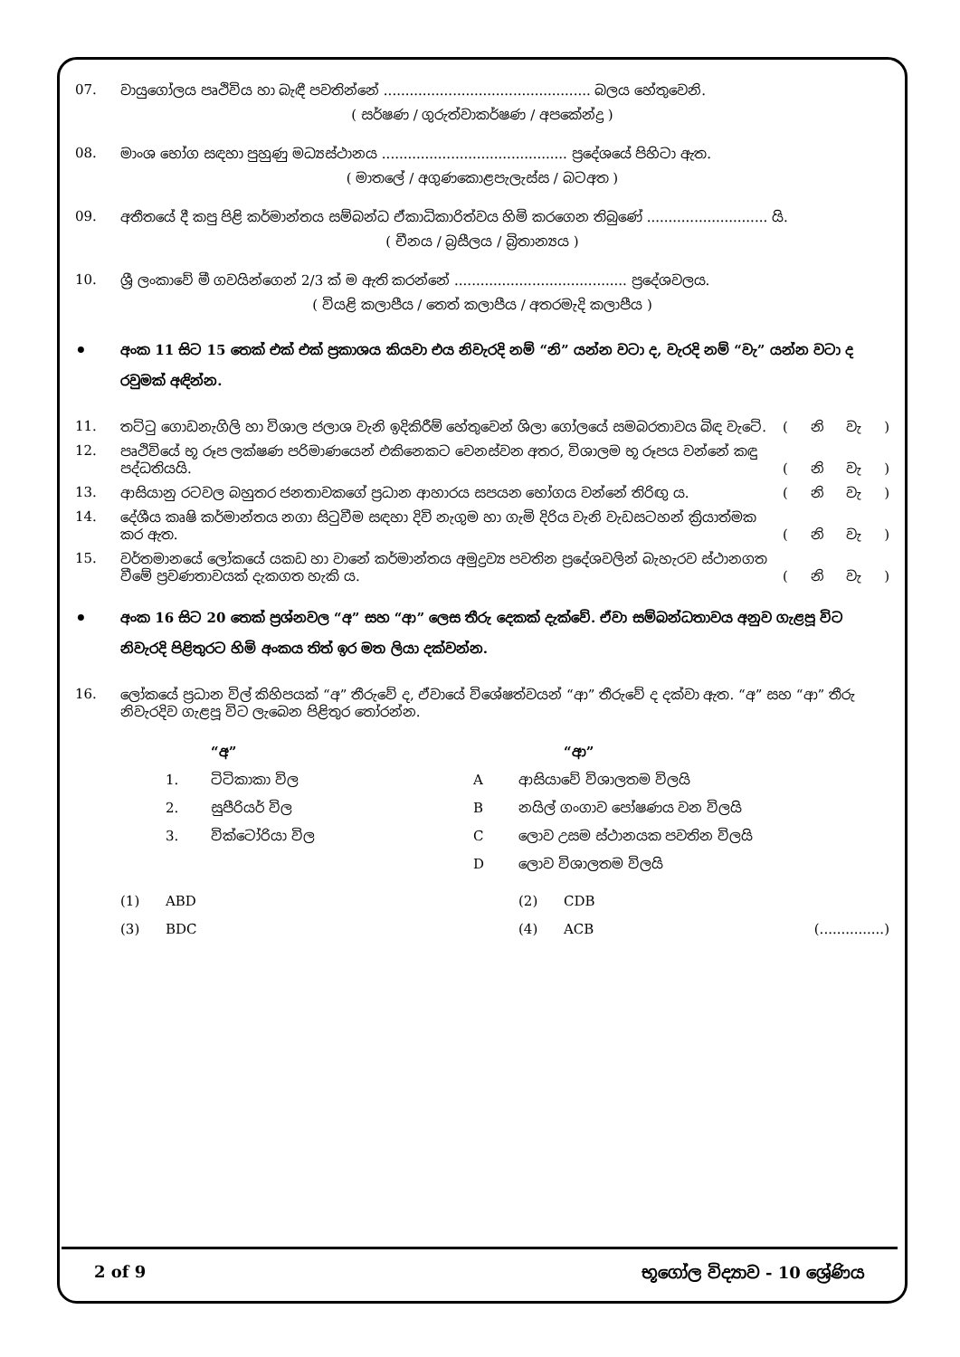07. වායුගෝලය පෘථිවිය හා බැඳී පවතින්නේ ................................................ බලය හේතුවෙනි.
( සර්ෂණ / ගුරුත්වාකර්ෂණ / අපකේන්ද්‍ර )
08. මාංශ භෝග සඳහා පුහුණු මධ්‍යස්ථානය ........................................... ප්‍රදේශයේ පිහිටා ඇත.
( මාතලේ / අගුණකොළපැලැස්ස / බටඅත )
09. අතීතයේ දී කපු පිළි කර්මාන්තය සම්බන්ධ ඒකාධිකාරිත්වය හිමි කරගෙන තිබුණේ ............................ යි.
( චීනය / බ්‍රසීලය / බ්‍රිතාන්‍යය )
10. ශ්‍රී ලංකාවේ මී ගවයින්ගෙන් 2/3 ක් ම ඇති කරන්නේ ........................................ ප්‍රදේශවලය.
( වියළි කලාපීය / තෙත් කලාපීය / අතරමැදි කලාපීය )
•
අංක 11 සිට 15 තෙක් එක් එක් ප්‍රකාශය කියවා එය නිවැරදි නම් “නි” යන්න වටා ද, වැරදි නම් “වැ” යන්න වටා ද රවුමක් අඳින්න.
11. තට්ටු ගොඩනැගිලි හා විශාල ජලාශ වැනි ඉදිකිරීම් හේතුවෙන් ශිලා ගෝලයේ සමබරතාවය බිඳ වැටේ. ( නි වැ )
12. පෘථිවියේ භූ රූප ලක්ෂණ පරිමාණයෙන් එකිනෙකට වෙනස්වන අතර, විශාලම භූ රූපය වන්නේ කඳු පද්ධතියයි. ( නි වැ )
13. ආසියානු රටවල බහුතර ජනතාවකගේ ප්‍රධාන ආහාරය සපයන භෝගය වන්නේ තිරිඟු ය. ( නි වැ )
14. දේශීය කෘෂි කර්මාන්තය නගා සිටුවීම සඳහා දිවි නැගුම හා ගැමි දිරිය වැනි වැඩසටහන් ක්‍රියාත්මක කර ඇත. ( නි වැ )
15. වර්තමානයේ ලෝකයේ යකඩ හා වානේ කර්මාන්තය අමුද්‍රව්‍ය පවතින ප්‍රදේශවලින් බැහැරව ස්ථානගත වීමේ ප්‍රවණතාවයක් දැකගත හැකි ය. ( නි වැ )
•
අංක 16 සිට 20 තෙක් ප්‍රශ්නවල “අ” සහ “ආ” ලෙස තීරු දෙකක් දැක්වේ. ඒවා සම්බන්ධතාවය අනුව ගැළපූ විට නිවැරදි පිළිතුරට හිමි අංකය තිත් ඉර මත ලියා දක්වන්න.
16. ලෝකයේ ප්‍රධාන විල් කිහිපයක් “අ” තීරුවේ ද, ඒවායේ විශේෂත්වයන් “ආ” තීරුවේ ද දක්වා ඇත. “අ” සහ “ආ” තීරු නිවැරදිව ගැළපූ විට ලැබෙන පිළිතුර තෝරන්න.
“අ” “ආ”
1. ටිටිකාකා විල A ආසියාවේ විශාලතම විලයි
2. සුපීරියර් විල B නයිල් ගංගාව පෝෂණය වන විලයි
3. වික්ටෝරියා විල C ලොව උසම ස්ථානයක පවතින විලයි
Dලොව විශාලතම විලයි
(1) ABD (2) CDB
(3) BDC (4) ACB (...............)
2 of 9 භූගෝල විද්‍යාව - 10 ශ්‍රේණිය